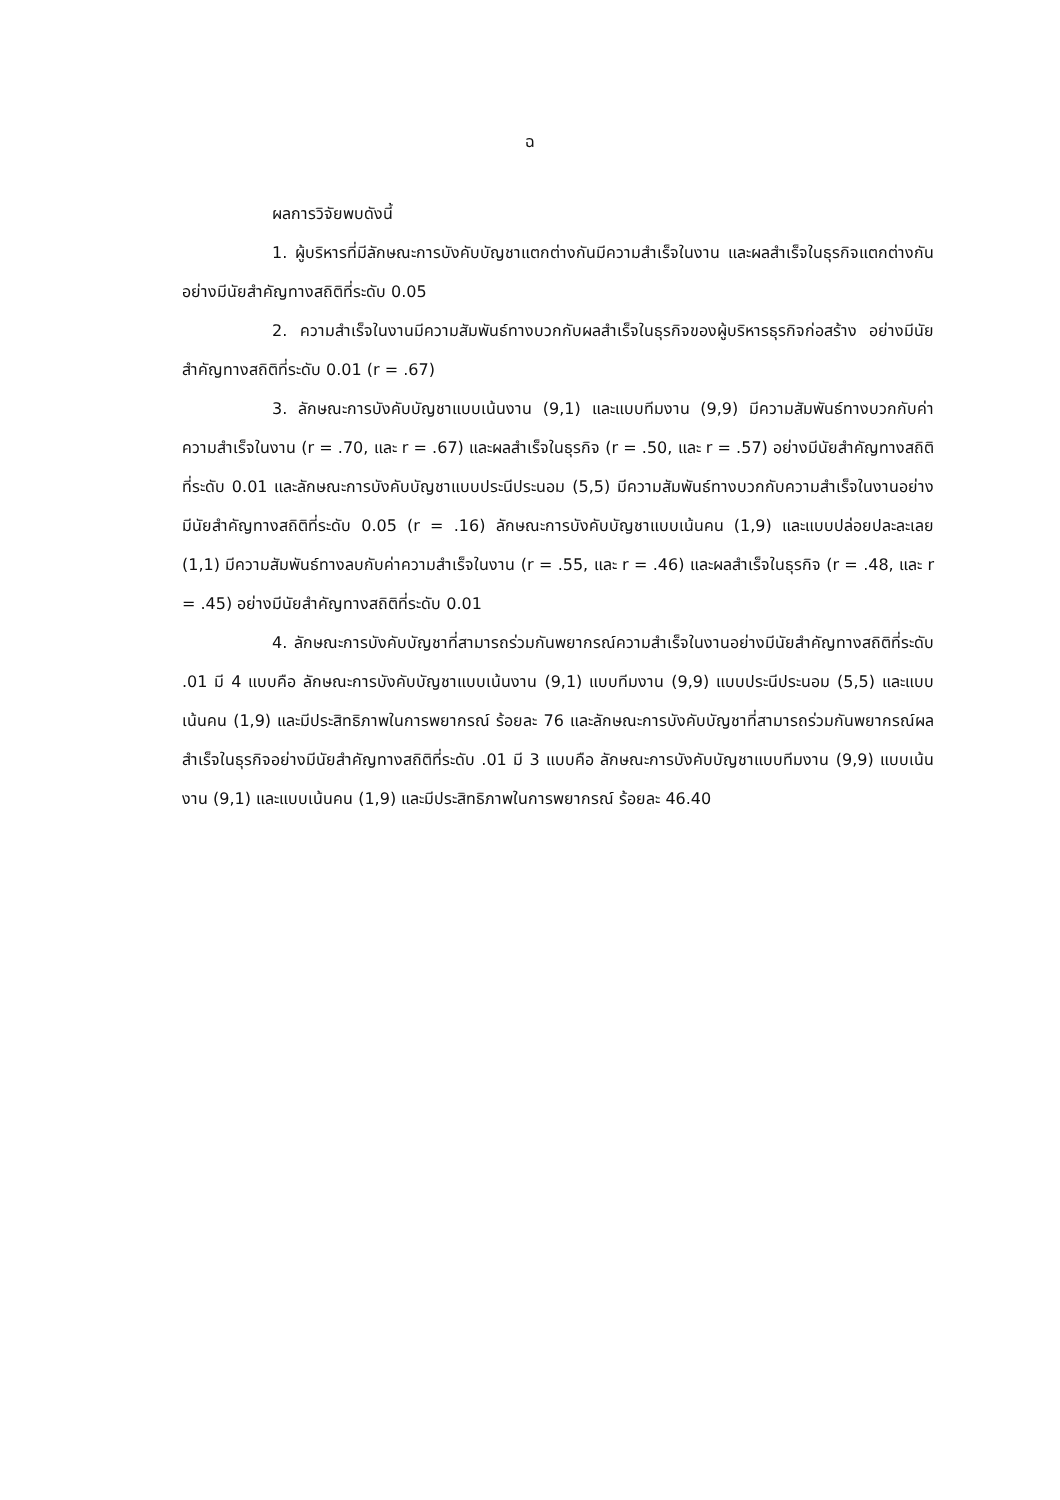ฉ
ผลการวิจัยพบดังนี้
1. ผู้บริหารที่มีลักษณะการบังคับบัญชาแตกต่างกันมีความสำเร็จในงาน และผลสำเร็จในธุรกิจแตกต่างกัน อย่างมีนัยสำคัญทางสถิติที่ระดับ 0.05
2. ความสำเร็จในงานมีความสัมพันธ์ทางบวกกับผลสำเร็จในธุรกิจของผู้บริหารธุรกิจก่อสร้าง อย่างมีนัยสำคัญทางสถิติที่ระดับ 0.01 (r = .67)
3. ลักษณะการบังคับบัญชาแบบเน้นงาน (9,1) และแบบทีมงาน (9,9) มีความสัมพันธ์ทางบวกกับค่าความสำเร็จในงาน (r = .70, และ r = .67) และผลสำเร็จในธุรกิจ (r = .50, และ r = .57) อย่างมีนัยสำคัญทางสถิติที่ระดับ 0.01 และลักษณะการบังคับบัญชาแบบประนีประนอม (5,5) มีความสัมพันธ์ทางบวกกับความสำเร็จในงานอย่างมีนัยสำคัญทางสถิติที่ระดับ 0.05 (r = .16) ลักษณะการบังคับบัญชาแบบเน้นคน (1,9) และแบบปล่อยปละละเลย (1,1) มีความสัมพันธ์ทางลบกับค่าความสำเร็จในงาน (r = .55, และ r = .46) และผลสำเร็จในธุรกิจ (r = .48, และ r = .45) อย่างมีนัยสำคัญทางสถิติที่ระดับ 0.01
4. ลักษณะการบังคับบัญชาที่สามารถร่วมกันพยากรณ์ความสำเร็จในงานอย่างมีนัยสำคัญทางสถิติที่ระดับ .01 มี 4 แบบคือ ลักษณะการบังคับบัญชาแบบเน้นงาน (9,1) แบบทีมงาน (9,9) แบบประนีประนอม (5,5) และแบบเน้นคน (1,9) และมีประสิทธิภาพในการพยากรณ์ ร้อยละ 76 และลักษณะการบังคับบัญชาที่สามารถร่วมกันพยากรณ์ผลสำเร็จในธุรกิจอย่างมีนัยสำคัญทางสถิติที่ระดับ .01 มี 3 แบบคือ ลักษณะการบังคับบัญชาแบบทีมงาน (9,9) แบบเน้นงาน (9,1) และแบบเน้นคน (1,9) และมีประสิทธิภาพในการพยากรณ์ ร้อยละ 46.40